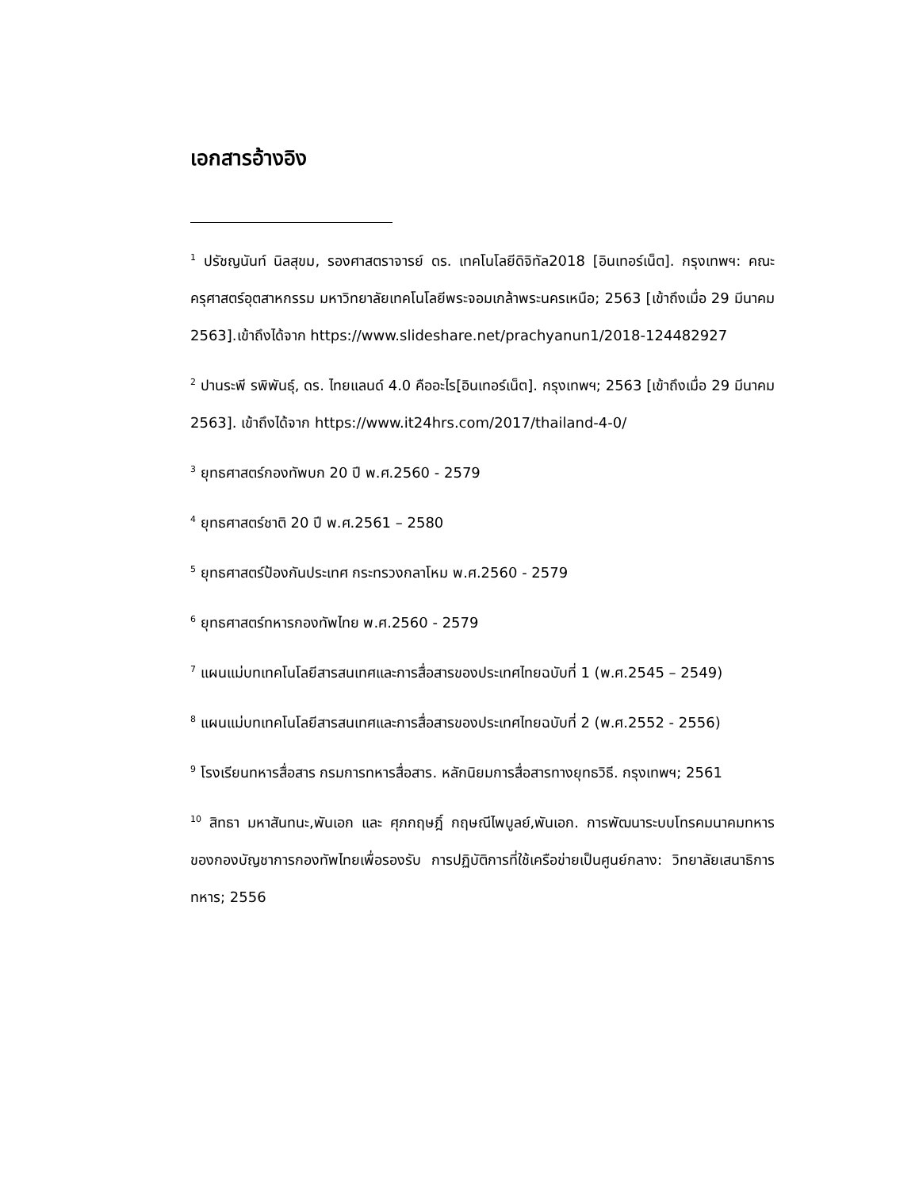เอกสารอ้างอิง
<sup>1</sup> ปรัชญนันท์ นิลสุขม, รองศาสตราจารย์ ดร. เทคโนโลยีดิจิทัล2018 [อินเทอร์เน็ต]. กรุงเทพฯ: คณะครุศาสตร์อุตสาหกรรม มหาวิทยาลัยเทคโนโลยีพระจอมเกล้าพระนครเหนือ; 2563 [เข้าถึงเมื่อ 29 มีนาคม 2563].เข้าถึงได้จาก https://www.slideshare.net/prachyanun1/2018-124482927
<sup>2</sup> ปานระพี รพิพันธุ์, ดร. ไทยแลนด์ 4.0 คืออะไร[อินเทอร์เน็ต]. กรุงเทพฯ; 2563 [เข้าถึงเมื่อ 29 มีนาคม 2563]. เข้าถึงได้จาก https://www.it24hrs.com/2017/thailand-4-0/
<sup>3</sup> ยุทธศาสตร์กองทัพบก 20 ปี พ.ศ.2560 - 2579
<sup>4</sup> ยุทธศาสตร์ชาติ 20 ปี พ.ศ.2561 – 2580
<sup>5</sup> ยุทธศาสตร์ป้องกันประเทศ กระทรวงกลาโหม พ.ศ.2560 - 2579
<sup>6</sup> ยุทธศาสตร์ทหารกองทัพไทย พ.ศ.2560 - 2579
<sup>7</sup> แผนแม่บทเทคโนโลยีสารสนเทศและการสื่อสารของประเทศไทยฉบับที่ 1 (พ.ศ.2545 – 2549)
<sup>8</sup> แผนแม่บทเทคโนโลยีสารสนเทศและการสื่อสารของประเทศไทยฉบับที่ 2 (พ.ศ.2552 - 2556)
<sup>9</sup> โรงเรียนทหารสื่อสาร กรมการทหารสื่อสาร. หลักนิยมการสื่อสารทางยุทธวิธี. กรุงเทพฯ; 2561
<sup>10</sup> สิทธา มหาสันทนะ,พันเอก และ ศุภกฤษฎิ์ กฤษณีไพบูลย์,พันเอก. การพัฒนาระบบโทรคมนาคมทหารของกองบัญชาการกองทัพไทยเพื่อรองรับ การปฏิบัติการที่ใช้เครือข่ายเป็นศูนย์กลาง: วิทยาลัยเสนาธิการทหาร; 2556